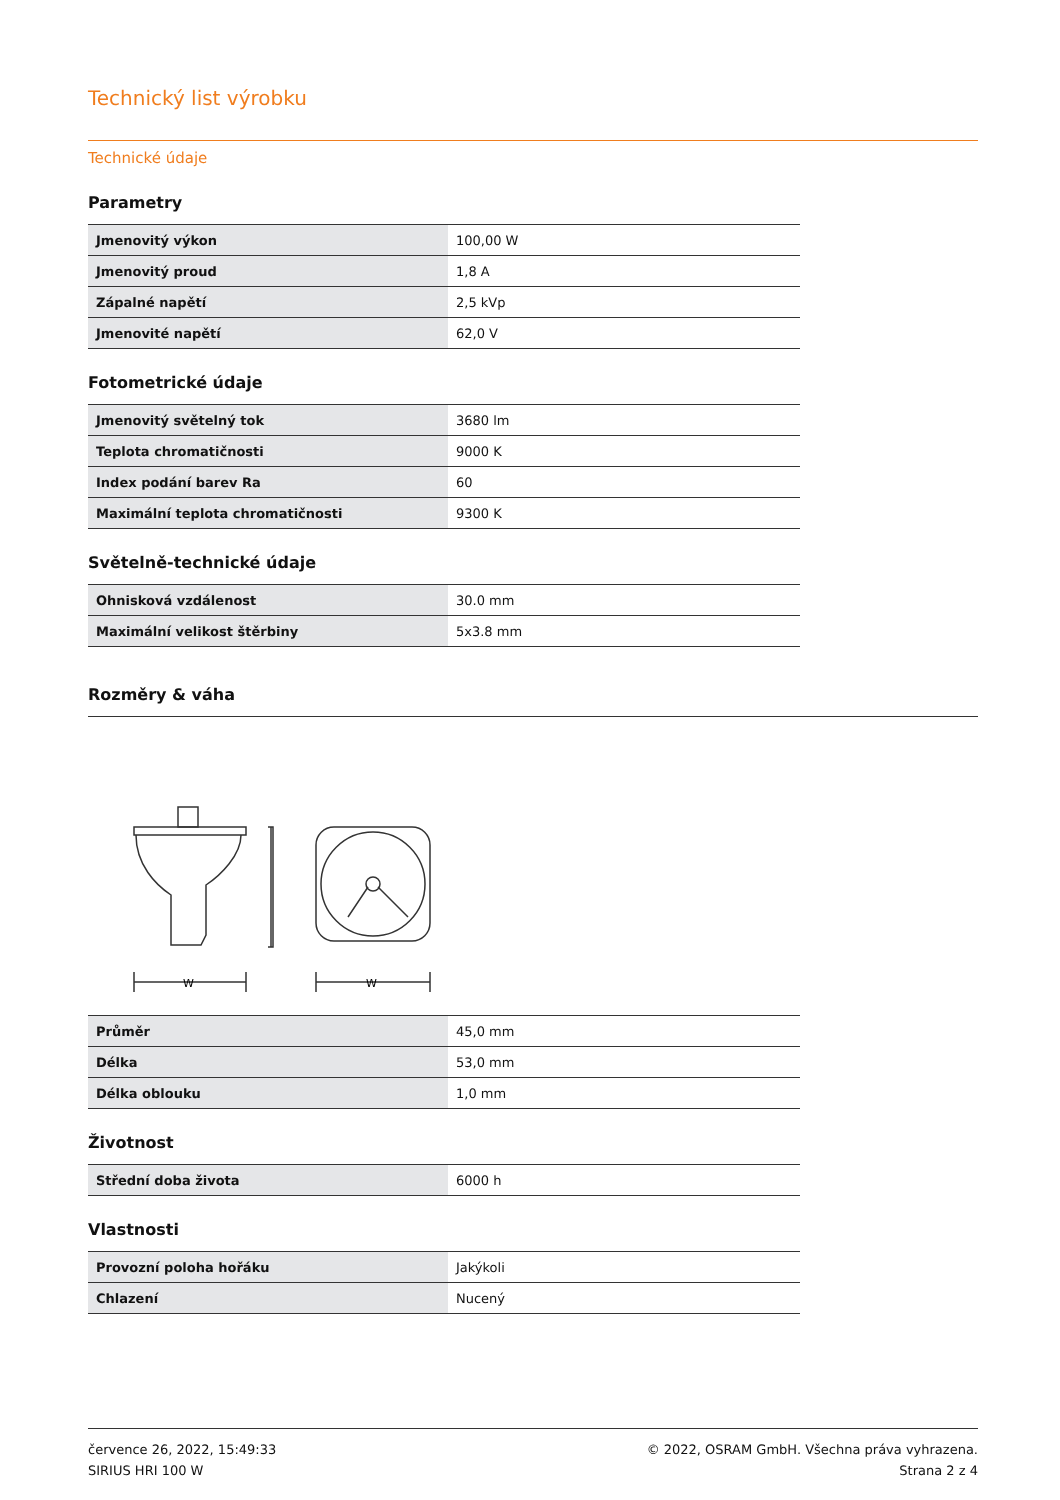Technický list výrobku
Technické údaje
Parametry
| Jmenovitý výkon | 100,00 W |
| Jmenovitý proud | 1,8 A |
| Zápalné napětí | 2,5 kVp |
| Jmenovité napětí | 62,0 V |
Fotometrické údaje
| Jmenovitý světelný tok | 3680 lm |
| Teplota chromatičnosti | 9000 K |
| Index podání barev Ra | 60 |
| Maximální teplota chromatičnosti | 9300 K |
Světelně-technické údaje
| Ohnisková vzdálenost | 30.0 mm |
| Maximální velikost štěrbiny | 5x3.8 mm |
Rozměry & váha
W
W
| Průměr | 45,0 mm |
| Délka | 53,0 mm |
| Délka oblouku | 1,0 mm |
Životnost
| Střední doba života | 6000 h |
Vlastnosti
| Provozní poloha hořáku | Jakýkoli |
| Chlazení | Nucený |
července 26, 2022, 15:49:33
SIRIUS HRI 100 W
© 2022, OSRAM GmbH. Všechna práva vyhrazena.
Strana 2 z 4